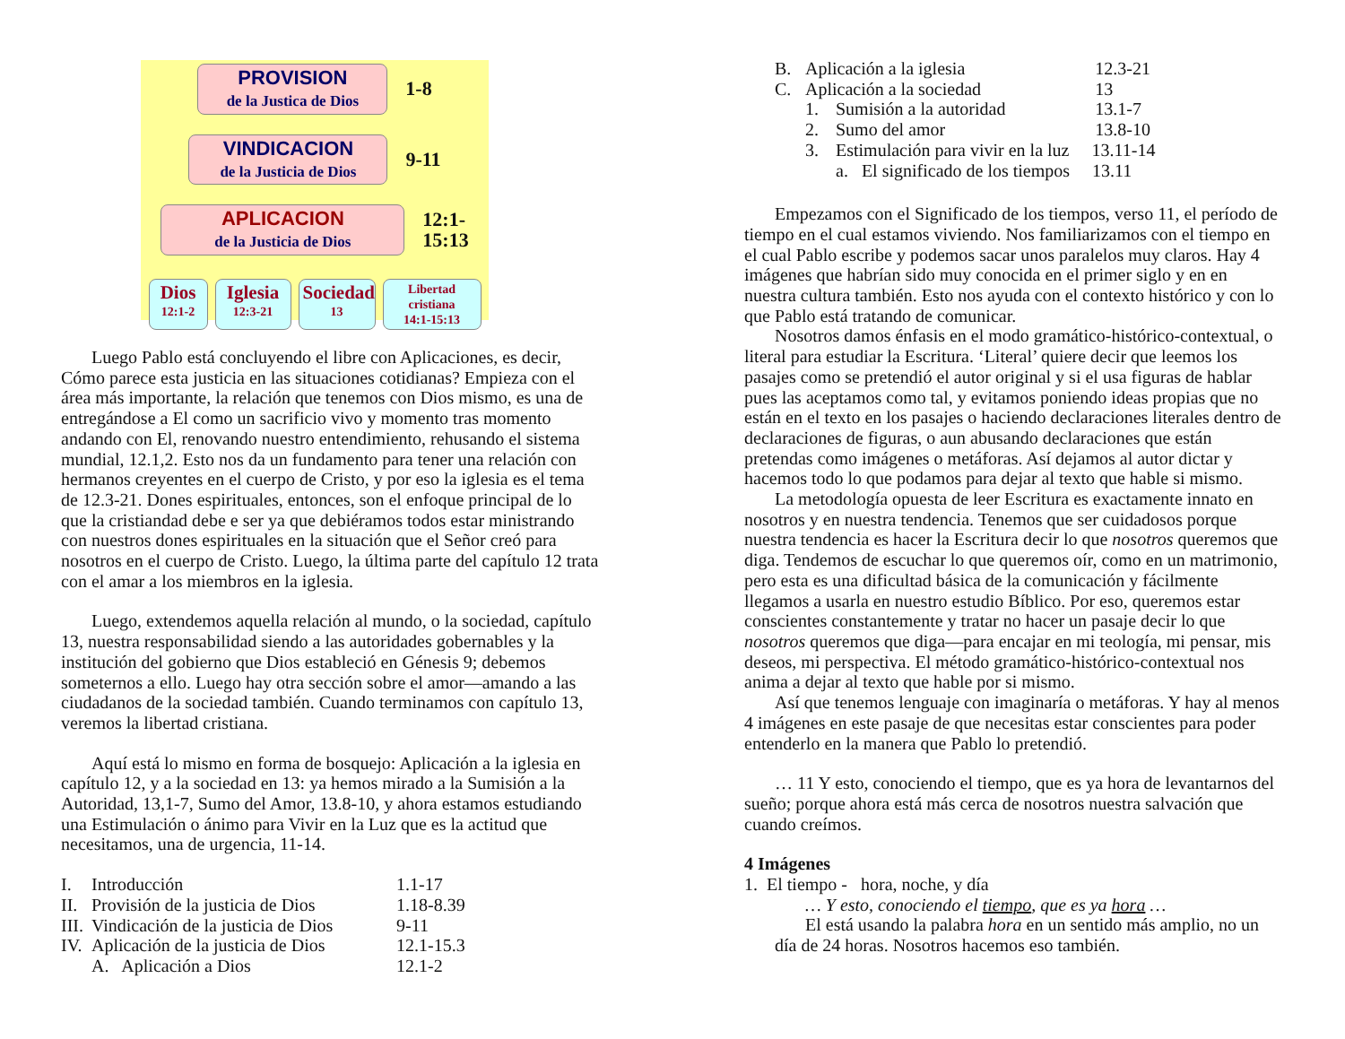PROVISION
de la Justica de Dios
1-8
VINDICACION
de la Justicia de Dios
9-11
APLICACION
de la Justicia de Dios
12:1-
15:13
Dios
12:1-2
Iglesia
12:3-21
Sociedad
13
Libertad
cristiana
14:1-15:13
Luego Pablo está concluyendo el libre con Aplicaciones, es decir, Cómo parece esta justicia en las situaciones cotidianas? Empieza con el área más importante, la relación que tenemos con Dios mismo, es una de entregándose a El como un sacrificio vivo y momento tras momento andando con El, renovando nuestro entendimiento, rehusando el sistema mundial, 12.1,2. Esto nos da un fundamento para tener una relación con hermanos creyentes en el cuerpo de Cristo, y por eso la iglesia es el tema de 12.3-21. Dones espirituales, entonces, son el enfoque principal de lo que la cristiandad debe e ser ya que debiéramos todos estar ministrando con nuestros dones espirituales en la situación que el Señor creó para nosotros en el cuerpo de Cristo. Luego, la última parte del capítulo 12 trata con el amar a los miembros en la iglesia.
Luego, extendemos aquella relación al mundo, o la sociedad, capítulo 13, nuestra responsabilidad siendo a las autoridades gobernables y la institución del gobierno que Dios estableció en Génesis 9; debemos someternos a ello. Luego hay otra sección sobre el amor—amando a las ciudadanos de la sociedad también. Cuando terminamos con capítulo 13, veremos la libertad cristiana.
Aquí está lo mismo en forma de bosquejo: Aplicación a la iglesia en capítulo 12, y a la sociedad en 13: ya hemos mirado a la Sumisión a la Autoridad, 13,1-7, Sumo del Amor, 13.8-10, y ahora estamos estudiando una Estimulación o ánimo para Vivir en la Luz que es la actitud que necesitamos, una de urgencia, 11-14.
| I. | Introducción | 1.1-17 |
| II. | Provisión de la justicia de Dios | 1.18-8.39 |
| III. | Vindicación de la justicia de Dios | 9-11 |
| IV. | Aplicación de la justicia de Dios | 12.1-15.3 |
| | A. Aplicación a Dios | 12.1-2 |
| B. | Aplicación a la iglesia | | 12.3-21 |
| C. | Aplicación a la sociedad | | 13 |
| | 1. | Sumisión a la autoridad | 13.1-7 |
| | 2. | Sumo del amor | 13.8-10 |
| | 3. | Estimulación para vivir en la luz 13.11-14 | |
| | | a. El significado de los tiempos 13.11 | |
Empezamos con el Significado de los tiempos, verso 11, el período de tiempo en el cual estamos viviendo. Nos familiarizamos con el tiempo en el cual Pablo escribe y podemos sacar unos paralelos muy claros. Hay 4 imágenes que habrían sido muy conocida en el primer siglo y en en nuestra cultura también. Esto nos ayuda con el contexto histórico y con lo que Pablo está tratando de comunicar.
Nosotros damos énfasis en el modo gramático-histórico-contextual, o literal para estudiar la Escritura. ‘Literal’ quiere decir que leemos los pasajes como se pretendió el autor original y si el usa figuras de hablar pues las aceptamos como tal, y evitamos poniendo ideas propias que no están en el texto en los pasajes o haciendo declaraciones literales dentro de declaraciones de figuras, o aun abusando declaraciones que están pretendas como imágenes o metáforas. Así dejamos al autor dictar y hacemos todo lo que podamos para dejar al texto que hable si mismo.
La metodología opuesta de leer Escritura es exactamente innato en nosotros y en nuestra tendencia. Tenemos que ser cuidadosos porque nuestra tendencia es hacer la Escritura decir lo que nosotros queremos que diga. Tendemos de escuchar lo que queremos oír, como en un matrimonio, pero esta es una dificultad básica de la comunicación y fácilmente llegamos a usarla en nuestro estudio Bíblico. Por eso, queremos estar conscientes constantemente y tratar no hacer un pasaje decir lo que nosotros queremos que diga—para encajar en mi teología, mi pensar, mis deseos, mi perspectiva. El método gramático-histórico-contextual nos anima a dejar al texto que hable por si mismo.
Así que tenemos lenguaje con imaginaría o metáforas. Y hay al menos 4 imágenes en este pasaje de que necesitas estar conscientes para poder entenderlo en la manera que Pablo lo pretendió.
… 11 Y esto, conociendo el tiempo, que es ya hora de levantarnos del sueño; porque ahora está más cerca de nosotros nuestra salvación que cuando creímos.
4 Imágenes
1. El tiempo - hora, noche, y día
… Y esto, conociendo el tiempo, que es ya hora …
El está usando la palabra hora en un sentido más amplio, no un día de 24 horas. Nosotros hacemos eso también.